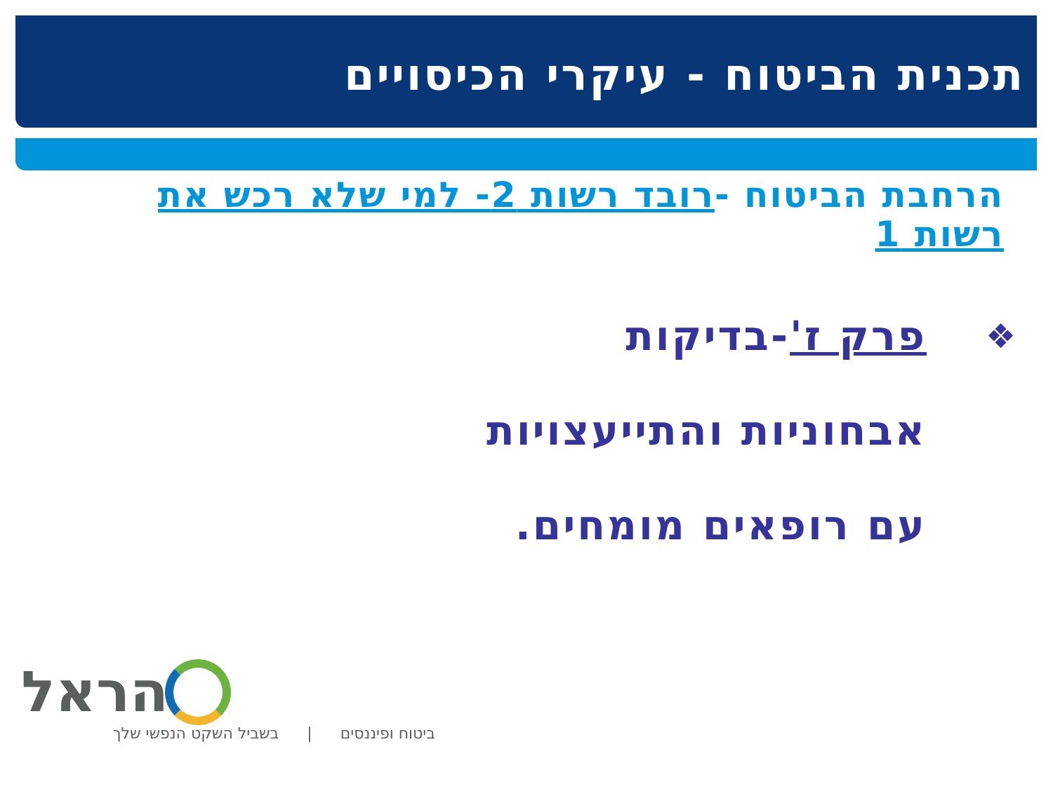תכנית הביטוח - עיקרי הכיסויים
הרחבת הביטוח -רובד רשות 2- למי שלא רכש את רשות 1
❖ פרק ז'-בדיקות
אבחוניות והתייעצויות
עם רופאים מומחים.
הראל
ביטוח ופיננסים | בשביל השקט הנפשי שלך